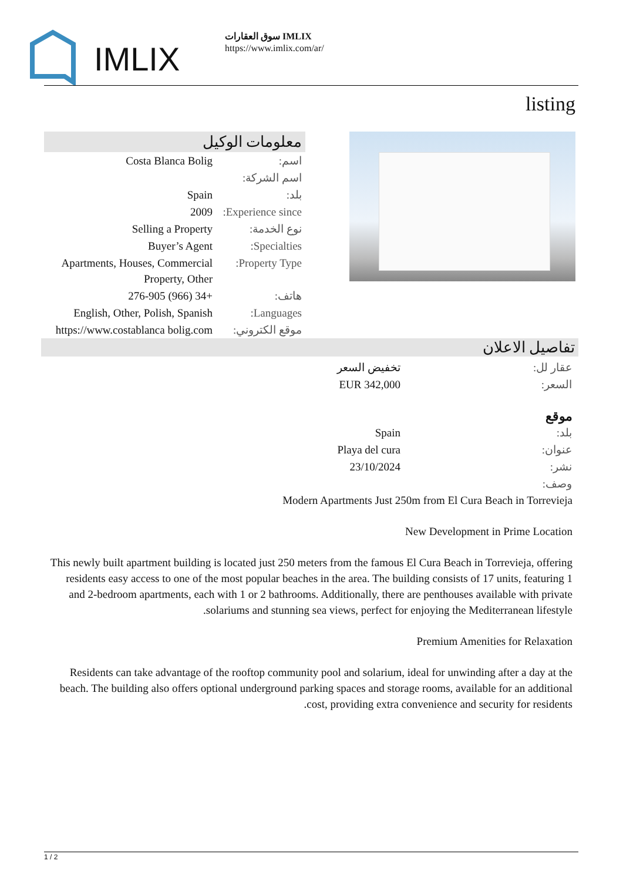IMLIX
سوق العقارات IMLIX
https://www.imlix.com/ar/
listing
معلومات الوكيل
| اسم: | Costa Blanca Bolig |
| اسم الشركة: | |
| بلد: | Spain |
| Experience since: | 2009 |
| نوع الخدمة: | Selling a Property |
| Specialties: | Buyer’s Agent |
| Property Type: | Apartments, Houses, Commercial Property, Other |
| هاتف: | +34 (966) 276-905 |
| Languages: | English, Other, Polish, Spanish |
| موقع الكتروني: | https://www.costablanca bolig.com |
تفاصيل الاعلان
| عقار لل: | تخفيض السعر |
| السعر: | EUR 342,000 |
موقع
| بلد: | Spain |
| عنوان: | Playa del cura |
| نشر: | 23/10/2024 |
| وصف: | |
Modern Apartments Just 250m from El Cura Beach in Torrevieja
New Development in Prime Location
This newly built apartment building is located just 250 meters from the famous El Cura Beach in Torrevieja, offering residents easy access to one of the most popular beaches in the area. The building consists of 17 units, featuring 1 and 2-bedroom apartments, each with 1 or 2 bathrooms. Additionally, there are penthouses available with private solariums and stunning sea views, perfect for enjoying the Mediterranean lifestyle.
Premium Amenities for Relaxation
Residents can take advantage of the rooftop community pool and solarium, ideal for unwinding after a day at the beach. The building also offers optional underground parking spaces and storage rooms, available for an additional cost, providing extra convenience and security for residents.
1 / 2